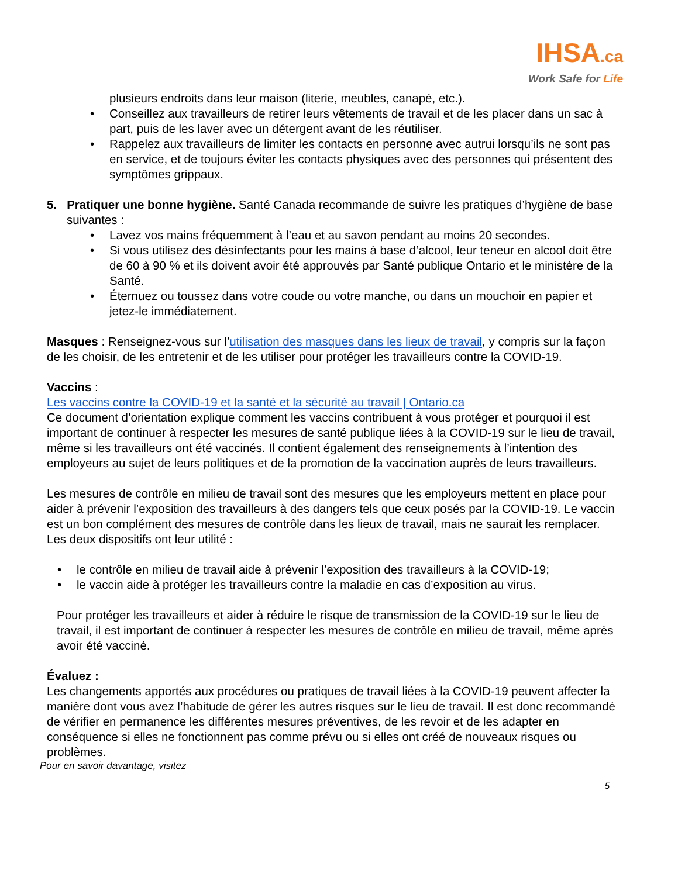IHSA.ca
Work Safe for Life
plusieurs endroits dans leur maison (literie, meubles, canapé, etc.).
• Conseillez aux travailleurs de retirer leurs vêtements de travail et de les placer dans un sac à part, puis de les laver avec un détergent avant de les réutiliser.
• Rappelez aux travailleurs de limiter les contacts en personne avec autrui lorsqu’ils ne sont pas en service, et de toujours éviter les contacts physiques avec des personnes qui présentent des symptômes grippaux.
5. Pratiquer une bonne hygiène. Santé Canada recommande de suivre les pratiques d’hygiène de base suivantes :
• Lavez vos mains fréquemment à l’eau et au savon pendant au moins 20 secondes.
• Si vous utilisez des désinfectants pour les mains à base d’alcool, leur teneur en alcool doit être de 60 à 90 % et ils doivent avoir été approuvés par Santé publique Ontario et le ministère de la Santé.
• Éternuez ou toussez dans votre coude ou votre manche, ou dans un mouchoir en papier et jetez-le immédiatement.
Masques : Renseignez-vous sur l’utilisation des masques dans les lieux de travail, y compris sur la façon de les choisir, de les entretenir et de les utiliser pour protéger les travailleurs contre la COVID-19.
Vaccins :
Les vaccins contre la COVID-19 et la santé et la sécurité au travail | Ontario.ca
Ce document d’orientation explique comment les vaccins contribuent à vous protéger et pourquoi il est important de continuer à respecter les mesures de santé publique liées à la COVID-19 sur le lieu de travail, même si les travailleurs ont été vaccinés. Il contient également des renseignements à l’intention des employeurs au sujet de leurs politiques et de la promotion de la vaccination auprès de leurs travailleurs.
Les mesures de contrôle en milieu de travail sont des mesures que les employeurs mettent en place pour aider à prévenir l’exposition des travailleurs à des dangers tels que ceux posés par la COVID-19. Le vaccin est un bon complément des mesures de contrôle dans les lieux de travail, mais ne saurait les remplacer. Les deux dispositifs ont leur utilité :
• le contrôle en milieu de travail aide à prévenir l’exposition des travailleurs à la COVID-19;
• le vaccin aide à protéger les travailleurs contre la maladie en cas d’exposition au virus.
Pour protéger les travailleurs et aider à réduire le risque de transmission de la COVID-19 sur le lieu de travail, il est important de continuer à respecter les mesures de contrôle en milieu de travail, même après avoir été vacciné.
Évaluez :
Les changements apportés aux procédures ou pratiques de travail liées à la COVID-19 peuvent affecter la manière dont vous avez l’habitude de gérer les autres risques sur le lieu de travail. Il est donc recommandé de vérifier en permanence les différentes mesures préventives, de les revoir et de les adapter en conséquence si elles ne fonctionnent pas comme prévu ou si elles ont créé de nouveaux risques ou problèmes.
Pour en savoir davantage, visitez
5